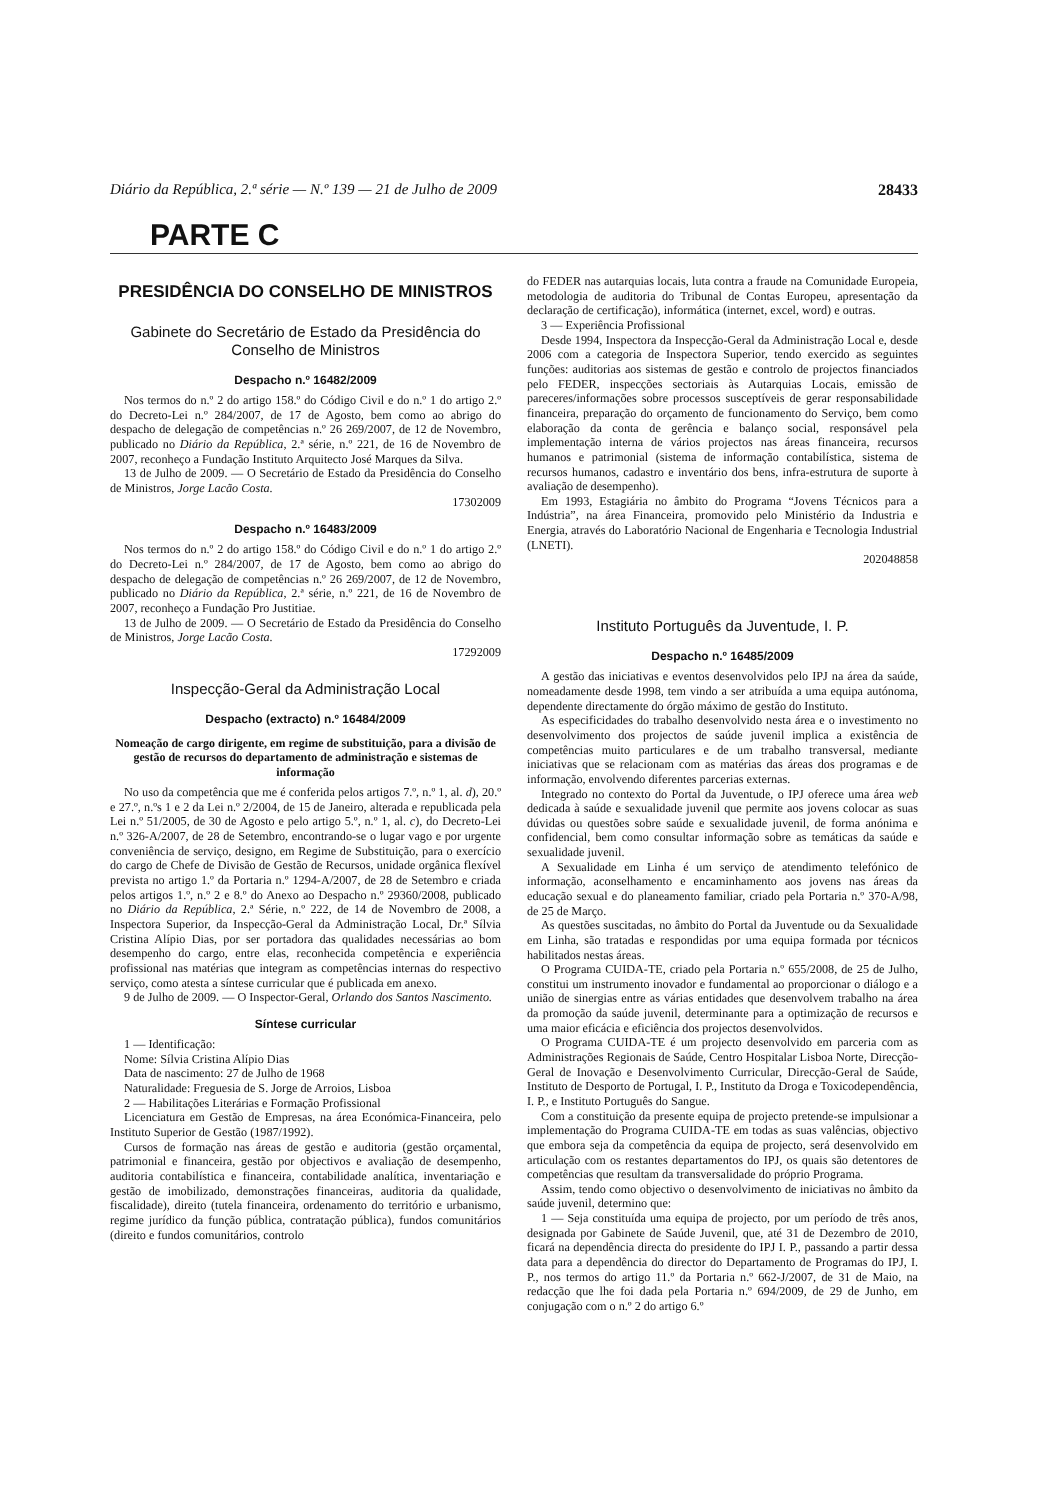Diário da República, 2.ª série — N.º 139 — 21 de Julho de 2009 28433
PARTE C
PRESIDÊNCIA DO CONSELHO DE MINISTROS
Gabinete do Secretário de Estado da Presidência do Conselho de Ministros
Despacho n.º 16482/2009
Nos termos do n.º 2 do artigo 158.º do Código Civil e do n.º 1 do artigo 2.º do Decreto-Lei n.º 284/2007, de 17 de Agosto, bem como ao abrigo do despacho de delegação de competências n.º 26 269/2007, de 12 de Novembro, publicado no Diário da República, 2.ª série, n.º 221, de 16 de Novembro de 2007, reconheço a Fundação Instituto Arquitecto José Marques da Silva.
13 de Julho de 2009. — O Secretário de Estado da Presidência do Conselho de Ministros, Jorge Lacão Costa.
17302009
Despacho n.º 16483/2009
Nos termos do n.º 2 do artigo 158.º do Código Civil e do n.º 1 do artigo 2.º do Decreto-Lei n.º 284/2007, de 17 de Agosto, bem como ao abrigo do despacho de delegação de competências n.º 26 269/2007, de 12 de Novembro, publicado no Diário da República, 2.ª série, n.º 221, de 16 de Novembro de 2007, reconheço a Fundação Pro Justitiae.
13 de Julho de 2009. — O Secretário de Estado da Presidência do Conselho de Ministros, Jorge Lacão Costa.
17292009
Inspecção-Geral da Administração Local
Despacho (extracto) n.º 16484/2009
Nomeação de cargo dirigente, em regime de substituição, para a divisão de gestão de recursos do departamento de administração e sistemas de informação
No uso da competência que me é conferida pelos artigos 7.º, n.º 1, al. d), 20.º e 27.º, n.ºs 1 e 2 da Lei n.º 2/2004, de 15 de Janeiro, alterada e republicada pela Lei n.º 51/2005, de 30 de Agosto e pelo artigo 5.º, n.º 1, al. c), do Decreto-Lei n.º 326-A/2007, de 28 de Setembro, encontrando-se o lugar vago e por urgente conveniência de serviço, designo, em Regime de Substituição, para o exercício do cargo de Chefe de Divisão de Gestão de Recursos, unidade orgânica flexível prevista no artigo 1.º da Portaria n.º 1294-A/2007, de 28 de Setembro e criada pelos artigos 1.º, n.º 2 e 8.º do Anexo ao Despacho n.º 29360/2008, publicado no Diário da República, 2.ª Série, n.º 222, de 14 de Novembro de 2008, a Inspectora Superior, da Inspecção-Geral da Administração Local, Dr.ª Sílvia Cristina Alípio Dias, por ser portadora das qualidades necessárias ao bom desempenho do cargo, entre elas, reconhecida competência e experiência profissional nas matérias que integram as competências internas do respectivo serviço, como atesta a síntese curricular que é publicada em anexo.
9 de Julho de 2009. — O Inspector-Geral, Orlando dos Santos Nascimento.
Síntese curricular
1 — Identificação:
Nome: Sílvia Cristina Alípio Dias
Data de nascimento: 27 de Julho de 1968
Naturalidade: Freguesia de S. Jorge de Arroios, Lisboa
2 — Habilitações Literárias e Formação Profissional
Licenciatura em Gestão de Empresas, na área Económica-Financeira, pelo Instituto Superior de Gestão (1987/1992).
Cursos de formação nas áreas de gestão e auditoria (gestão orçamental, patrimonial e financeira, gestão por objectivos e avaliação de desempenho, auditoria contabilística e financeira, contabilidade analítica, inventariação e gestão de imobilizado, demonstrações financeiras, auditoria da qualidade, fiscalidade), direito (tutela financeira, ordenamento do território e urbanismo, regime jurídico da função pública, contratação pública), fundos comunitários (direito e fundos comunitários, controlo
do FEDER nas autarquias locais, luta contra a fraude na Comunidade Europeia, metodologia de auditoria do Tribunal de Contas Europeu, apresentação da declaração de certificação), informática (internet, excel, word) e outras.
3 — Experiência Profissional
Desde 1994, Inspectora da Inspecção-Geral da Administração Local e, desde 2006 com a categoria de Inspectora Superior, tendo exercido as seguintes funções: auditorias aos sistemas de gestão e controlo de projectos financiados pelo FEDER, inspecções sectoriais às Autarquias Locais, emissão de pareceres/informações sobre processos susceptíveis de gerar responsabilidade financeira, preparação do orçamento de funcionamento do Serviço, bem como elaboração da conta de gerência e balanço social, responsável pela implementação interna de vários projectos nas áreas financeira, recursos humanos e patrimonial (sistema de informação contabilística, sistema de recursos humanos, cadastro e inventário dos bens, infra-estrutura de suporte à avaliação de desempenho).
Em 1993, Estagiária no âmbito do Programa “Jovens Técnicos para a Indústria”, na área Financeira, promovido pelo Ministério da Industria e Energia, através do Laboratório Nacional de Engenharia e Tecnologia Industrial (LNETI).
202048858
Instituto Português da Juventude, I. P.
Despacho n.º 16485/2009
A gestão das iniciativas e eventos desenvolvidos pelo IPJ na área da saúde, nomeadamente desde 1998, tem vindo a ser atribuída a uma equipa autónoma, dependente directamente do órgão máximo de gestão do Instituto.
As especificidades do trabalho desenvolvido nesta área e o investimento no desenvolvimento dos projectos de saúde juvenil implica a existência de competências muito particulares e de um trabalho transversal, mediante iniciativas que se relacionam com as matérias das áreas dos programas e de informação, envolvendo diferentes parcerias externas.
Integrado no contexto do Portal da Juventude, o IPJ oferece uma área web dedicada à saúde e sexualidade juvenil que permite aos jovens colocar as suas dúvidas ou questões sobre saúde e sexualidade juvenil, de forma anónima e confidencial, bem como consultar informação sobre as temáticas da saúde e sexualidade juvenil.
A Sexualidade em Linha é um serviço de atendimento telefónico de informação, aconselhamento e encaminhamento aos jovens nas áreas da educação sexual e do planeamento familiar, criado pela Portaria n.º 370-A/98, de 25 de Março.
As questões suscitadas, no âmbito do Portal da Juventude ou da Sexualidade em Linha, são tratadas e respondidas por uma equipa formada por técnicos habilitados nestas áreas.
O Programa CUIDA-TE, criado pela Portaria n.º 655/2008, de 25 de Julho, constitui um instrumento inovador e fundamental ao proporcionar o diálogo e a união de sinergias entre as várias entidades que desenvolvem trabalho na área da promoção da saúde juvenil, determinante para a optimização de recursos e uma maior eficácia e eficiência dos projectos desenvolvidos.
O Programa CUIDA-TE é um projecto desenvolvido em parceria com as Administrações Regionais de Saúde, Centro Hospitalar Lisboa Norte, Direcção-Geral de Inovação e Desenvolvimento Curricular, Direcção-Geral de Saúde, Instituto de Desporto de Portugal, I. P., Instituto da Droga e Toxicodependência, I. P., e Instituto Português do Sangue.
Com a constituição da presente equipa de projecto pretende-se impulsionar a implementação do Programa CUIDA-TE em todas as suas valências, objectivo que embora seja da competência da equipa de projecto, será desenvolvido em articulação com os restantes departamentos do IPJ, os quais são detentores de competências que resultam da transversalidade do próprio Programa.
Assim, tendo como objectivo o desenvolvimento de iniciativas no âmbito da saúde juvenil, determino que:
1 — Seja constituída uma equipa de projecto, por um período de três anos, designada por Gabinete de Saúde Juvenil, que, até 31 de Dezembro de 2010, ficará na dependência directa do presidente do IPJ I. P., passando a partir dessa data para a dependência do director do Departamento de Programas do IPJ, I. P., nos termos do artigo 11.º da Portaria n.º 662-J/2007, de 31 de Maio, na redacção que lhe foi dada pela Portaria n.º 694/2009, de 29 de Junho, em conjugação com o n.º 2 do artigo 6.º